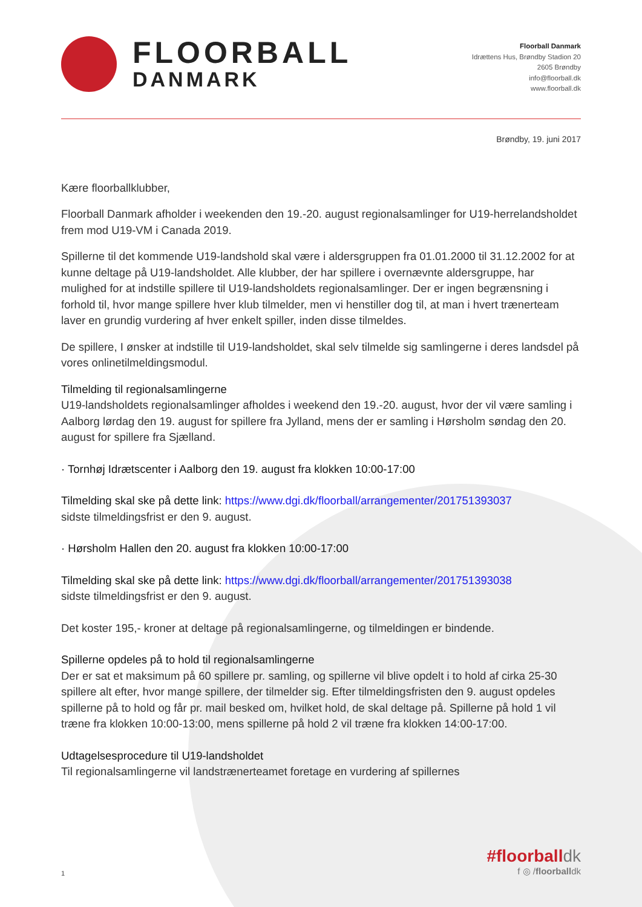FLOORBALL
DANMARK
Floorball Danmark
Idrættens Hus, Brøndby Stadion 20
2605 Brøndby
info@floorball.dk
www.floorball.dk
Brøndby, 19. juni 2017
Kære floorballklubber,
Floorball Danmark afholder i weekenden den 19.-20. august regionalsamlinger for U19-herrelandsholdet frem mod U19-VM i Canada 2019.
Spillerne til det kommende U19-landshold skal være i aldersgruppen fra 01.01.2000 til 31.12.2002 for at kunne deltage på U19-landsholdet. Alle klubber, der har spillere i overnævnte aldersgruppe, har mulighed for at indstille spillere til U19-landsholdets regionalsamlinger. Der er ingen begrænsning i forhold til, hvor mange spillere hver klub tilmelder, men vi henstiller dog til, at man i hvert trænerteam laver en grundig vurdering af hver enkelt spiller, inden disse tilmeldes.
De spillere, I ønsker at indstille til U19-landsholdet, skal selv tilmelde sig samlingerne i deres landsdel på vores onlinetilmeldingsmodul.
Tilmelding til regionalsamlingerne
U19-landsholdets regionalsamlinger afholdes i weekend den 19.-20. august, hvor der vil være samling i Aalborg lørdag den 19. august for spillere fra Jylland, mens der er samling i Hørsholm søndag den 20. august for spillere fra Sjælland.
· Tornhøj Idrætscenter i Aalborg den 19. august fra klokken 10:00-17:00
Tilmelding skal ske på dette link: https://www.dgi.dk/floorball/arrangementer/201751393037
sidste tilmeldingsfrist er den 9. august.
· Hørsholm Hallen den 20. august fra klokken 10:00-17:00
Tilmelding skal ske på dette link: https://www.dgi.dk/floorball/arrangementer/201751393038
sidste tilmeldingsfrist er den 9. august.
Det koster 195,- kroner at deltage på regionalsamlingerne, og tilmeldingen er bindende.
Spillerne opdeles på to hold til regionalsamlingerne
Der er sat et maksimum på 60 spillere pr. samling, og spillerne vil blive opdelt i to hold af cirka 25-30 spillere alt efter, hvor mange spillere, der tilmelder sig. Efter tilmeldingsfristen den 9. august opdeles spillerne på to hold og får pr. mail besked om, hvilket hold, de skal deltage på. Spillerne på hold 1 vil træne fra klokken 10:00-13:00, mens spillerne på hold 2 vil træne fra klokken 14:00-17:00.
Udtagelsesprocedure til U19-landsholdet
Til regionalsamlingerne vil landstrænerteamet foretage en vurdering af spillernes
1
#floorballdk
f ◎ /floorballdk